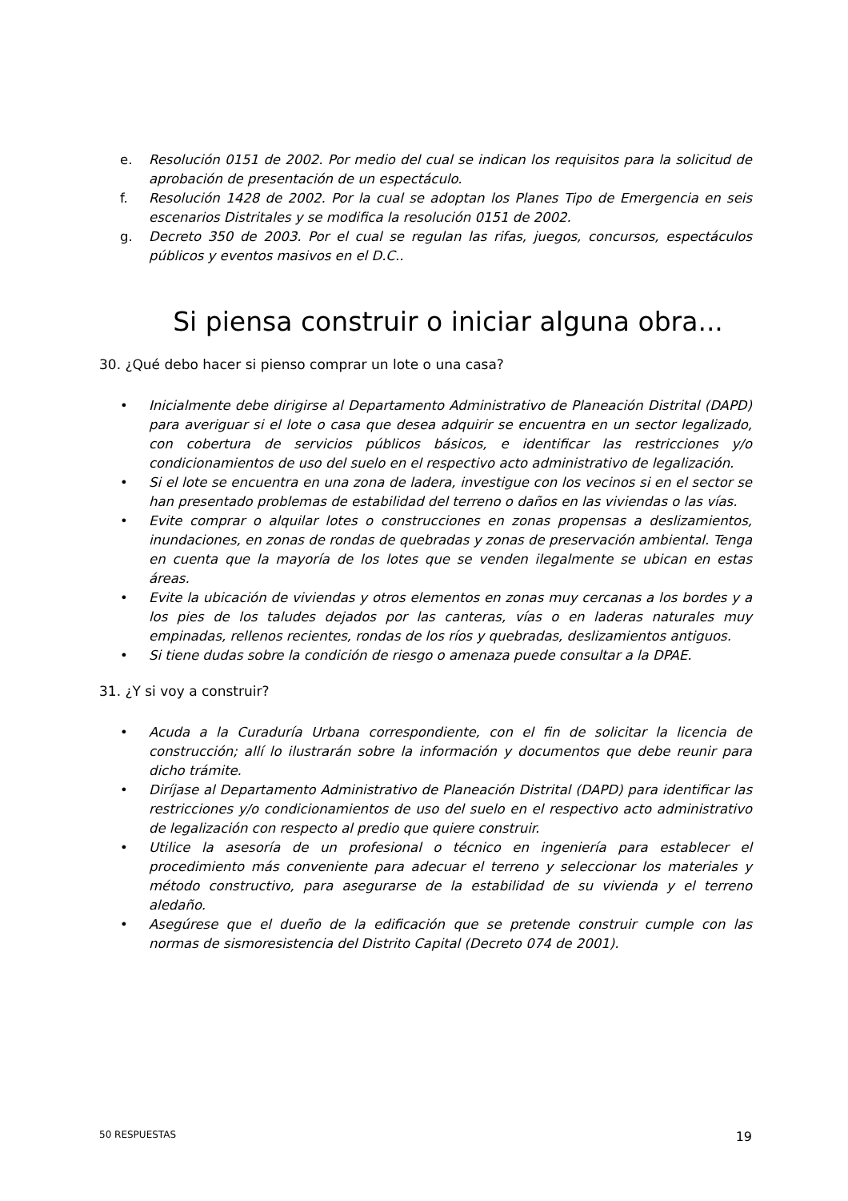e. Resolución 0151 de 2002. Por medio del cual se indican los requisitos para la solicitud de aprobación de presentación de un espectáculo.
f. Resolución 1428 de 2002. Por la cual se adoptan los Planes Tipo de Emergencia en seis escenarios Distritales y se modifica la resolución 0151 de 2002.
g. Decreto 350 de 2003. Por el cual se regulan las rifas, juegos, concursos, espectáculos públicos y eventos masivos en el D.C..
Si piensa construir o iniciar alguna obra...
30. ¿Qué debo hacer si pienso comprar un lote o una casa?
• Inicialmente debe dirigirse al Departamento Administrativo de Planeación Distrital (DAPD) para averiguar si el lote o casa que desea adquirir se encuentra en un sector legalizado, con cobertura de servicios públicos básicos, e identificar las restricciones y/o condicionamientos de uso del suelo en el respectivo acto administrativo de legalización.
• Si el lote se encuentra en una zona de ladera, investigue con los vecinos si en el sector se han presentado problemas de estabilidad del terreno o daños en las viviendas o las vías.
• Evite comprar o alquilar lotes o construcciones en zonas propensas a deslizamientos, inundaciones, en zonas de rondas de quebradas y zonas de preservación ambiental. Tenga en cuenta que la mayoría de los lotes que se venden ilegalmente se ubican en estas áreas.
• Evite la ubicación de viviendas y otros elementos en zonas muy cercanas a los bordes y a los pies de los taludes dejados por las canteras, vías o en laderas naturales muy empinadas, rellenos recientes, rondas de los ríos y quebradas, deslizamientos antiguos.
• Si tiene dudas sobre la condición de riesgo o amenaza puede consultar a la DPAE.
31. ¿Y si voy a construir?
• Acuda a la Curaduría Urbana correspondiente, con el fin de solicitar la licencia de construcción; allí lo ilustrarán sobre la información y documentos que debe reunir para dicho trámite.
• Diríjase al Departamento Administrativo de Planeación Distrital (DAPD) para identificar las restricciones y/o condicionamientos de uso del suelo en el respectivo acto administrativo de legalización con respecto al predio que quiere construir.
• Utilice la asesoría de un profesional o técnico en ingeniería para establecer el procedimiento más conveniente para adecuar el terreno y seleccionar los materiales y método constructivo, para asegurarse de la estabilidad de su vivienda y el terreno aledaño.
• Asegúrese que el dueño de la edificación que se pretende construir cumple con las normas de sismoresistencia del Distrito Capital (Decreto 074 de 2001).
50 RESPUESTAS 19